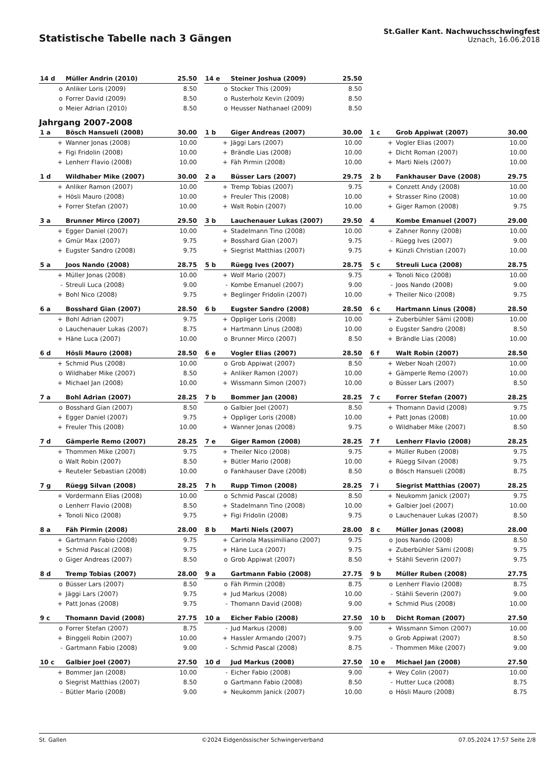Statistische Tabelle nach 3 Gängen
St.Galler Kant. Nachwuchsschwingfest
Uznach, 16.06.2018
| 14 d | Müller Andrin (2010) | 25.50 |
| --- | --- | --- |
| o | Anliker Loris (2009) | 8.50 |
| o | Forrer David (2009) | 8.50 |
| o | Meier Adrian (2010) | 8.50 |
| 14 e | Steiner Joshua (2009) | 25.50 |
| --- | --- | --- |
| o | Stocker This (2009) | 8.50 |
| o | Rusterholz Kevin (2009) | 8.50 |
| o | Heusser Nathanael (2009) | 8.50 |
Jahrgang 2007-2008
| 1 a | Bösch Hansueli (2008) | 30.00 |
| --- | --- | --- |
| + | Wanner Jonas (2008) | 10.00 |
| + | Figi Fridolin (2008) | 10.00 |
| + | Lenherr Flavio (2008) | 10.00 |
| 1 b | Giger Andreas (2007) | 30.00 |
| --- | --- | --- |
| + | Jäggi Lars (2007) | 10.00 |
| + | Brändle Lias (2008) | 10.00 |
| + | Fäh Pirmin (2008) | 10.00 |
| 1 c | Grob Appiwat (2007) | 30.00 |
| --- | --- | --- |
| + | Vogler Elias (2007) | 10.00 |
| + | Dicht Roman (2007) | 10.00 |
| + | Marti Niels (2007) | 10.00 |
| 1 d | Wildhaber Mike (2007) | 30.00 |
| --- | --- | --- |
| + | Anliker Ramon (2007) | 10.00 |
| + | Hösli Mauro (2008) | 10.00 |
| + | Forrer Stefan (2007) | 10.00 |
| 2 a | Büsser Lars (2007) | 29.75 |
| --- | --- | --- |
| + | Tremp Tobias (2007) | 9.75 |
| + | Freuler This (2008) | 10.00 |
| + | Walt Robin (2007) | 10.00 |
| 2 b | Fankhauser Dave (2008) | 29.75 |
| --- | --- | --- |
| + | Conzett Andy (2008) | 10.00 |
| + | Strasser Rino (2008) | 10.00 |
| + | Giger Ramon (2008) | 9.75 |
| 3 a | Brunner Mirco (2007) | 29.50 |
| --- | --- | --- |
| + | Egger Daniel (2007) | 10.00 |
| + | Gmür Max (2007) | 9.75 |
| + | Eugster Sandro (2008) | 9.75 |
| 3 b | Lauchenauer Lukas (2007) | 29.50 |
| --- | --- | --- |
| + | Stadelmann Tino (2008) | 10.00 |
| + | Bosshard Gian (2007) | 9.75 |
| + | Siegrist Matthias (2007) | 9.75 |
| 4 | Kombe Emanuel (2007) | 29.00 |
| --- | --- | --- |
| + | Zahner Ronny (2008) | 10.00 |
| - | Rüegg Ives (2007) | 9.00 |
| + | Künzli Christian (2007) | 10.00 |
| 5 a | Joos Nando (2008) | 28.75 |
| --- | --- | --- |
| + | Müller Jonas (2008) | 10.00 |
| - | Streuli Luca (2008) | 9.00 |
| + | Bohl Nico (2008) | 9.75 |
| 5 b | Rüegg Ives (2007) | 28.75 |
| --- | --- | --- |
| + | Wolf Mario (2007) | 9.75 |
| - | Kombe Emanuel (2007) | 9.00 |
| + | Beglinger Fridolin (2007) | 10.00 |
| 5 c | Streuli Luca (2008) | 28.75 |
| --- | --- | --- |
| + | Tonoli Nico (2008) | 10.00 |
| - | Joos Nando (2008) | 9.00 |
| + | Theiler Nico (2008) | 9.75 |
| 6 a | Bosshard Gian (2007) | 28.50 |
| --- | --- | --- |
| + | Bohl Adrian (2007) | 9.75 |
| o | Lauchenauer Lukas (2007) | 8.75 |
| + | Häne Luca (2007) | 10.00 |
| 6 b | Eugster Sandro (2008) | 28.50 |
| --- | --- | --- |
| + | Oppliger Loris (2008) | 10.00 |
| + | Hartmann Linus (2008) | 10.00 |
| o | Brunner Mirco (2007) | 8.50 |
| 6 c | Hartmann Linus (2008) | 28.50 |
| --- | --- | --- |
| + | Zuberbühler Sämi (2008) | 10.00 |
| o | Eugster Sandro (2008) | 8.50 |
| + | Brändle Lias (2008) | 10.00 |
| 6 d | Hösli Mauro (2008) | 28.50 |
| --- | --- | --- |
| + | Schmid Pius (2008) | 10.00 |
| o | Wildhaber Mike (2007) | 8.50 |
| + | Michael Jan (2008) | 10.00 |
| 6 e | Vogler Elias (2007) | 28.50 |
| --- | --- | --- |
| o | Grob Appiwat (2007) | 8.50 |
| + | Anliker Ramon (2007) | 10.00 |
| + | Wissmann Simon (2007) | 10.00 |
| 6 f | Walt Robin (2007) | 28.50 |
| --- | --- | --- |
| + | Weber Noah (2007) | 10.00 |
| + | Gämperle Remo (2007) | 10.00 |
| o | Büsser Lars (2007) | 8.50 |
| 7 a | Bohl Adrian (2007) | 28.25 |
| --- | --- | --- |
| o | Bosshard Gian (2007) | 8.50 |
| + | Egger Daniel (2007) | 9.75 |
| + | Freuler This (2008) | 10.00 |
| 7 b | Bommer Jan (2008) | 28.25 |
| --- | --- | --- |
| o | Galbier Joel (2007) | 8.50 |
| + | Oppliger Loris (2008) | 10.00 |
| + | Wanner Jonas (2008) | 9.75 |
| 7 c | Forrer Stefan (2007) | 28.25 |
| --- | --- | --- |
| + | Thomann David (2008) | 9.75 |
| + | Patt Jonas (2008) | 10.00 |
| o | Wildhaber Mike (2007) | 8.50 |
| 7 d | Gämperle Remo (2007) | 28.25 |
| --- | --- | --- |
| + | Thommen Mike (2007) | 9.75 |
| o | Walt Robin (2007) | 8.50 |
| + | Reuteler Sebastian (2008) | 10.00 |
| 7 e | Giger Ramon (2008) | 28.25 |
| --- | --- | --- |
| + | Theiler Nico (2008) | 9.75 |
| + | Bütler Mario (2008) | 10.00 |
| o | Fankhauser Dave (2008) | 8.50 |
| 7 f | Lenherr Flavio (2008) | 28.25 |
| --- | --- | --- |
| + | Müller Ruben (2008) | 9.75 |
| + | Rüegg Silvan (2008) | 9.75 |
| o | Bösch Hansueli (2008) | 8.75 |
| 7 g | Rüegg Silvan (2008) | 28.25 |
| --- | --- | --- |
| + | Vordermann Elias (2008) | 10.00 |
| o | Lenherr Flavio (2008) | 8.50 |
| + | Tonoli Nico (2008) | 9.75 |
| 7 h | Rupp Timon (2008) | 28.25 |
| --- | --- | --- |
| o | Schmid Pascal (2008) | 8.50 |
| + | Stadelmann Tino (2008) | 10.00 |
| + | Figi Fridolin (2008) | 9.75 |
| 7 i | Siegrist Matthias (2007) | 28.25 |
| --- | --- | --- |
| + | Neukomm Janick (2007) | 9.75 |
| + | Galbier Joel (2007) | 10.00 |
| o | Lauchenauer Lukas (2007) | 8.50 |
| 8 a | Fäh Pirmin (2008) | 28.00 |
| --- | --- | --- |
| + | Gartmann Fabio (2008) | 9.75 |
| + | Schmid Pascal (2008) | 9.75 |
| o | Giger Andreas (2007) | 8.50 |
| 8 b | Marti Niels (2007) | 28.00 |
| --- | --- | --- |
| + | Carinola Massimiliano (2007) | 9.75 |
| + | Häne Luca (2007) | 9.75 |
| o | Grob Appiwat (2007) | 8.50 |
| 8 c | Müller Jonas (2008) | 28.00 |
| --- | --- | --- |
| o | Joos Nando (2008) | 8.50 |
| + | Zuberbühler Sämi (2008) | 9.75 |
| + | Stähli Severin (2007) | 9.75 |
| 8 d | Tremp Tobias (2007) | 28.00 |
| --- | --- | --- |
| o | Büsser Lars (2007) | 8.50 |
| + | Jäggi Lars (2007) | 9.75 |
| + | Patt Jonas (2008) | 9.75 |
| 9 a | Gartmann Fabio (2008) | 27.75 |
| --- | --- | --- |
| o | Fäh Pirmin (2008) | 8.75 |
| + | Jud Markus (2008) | 10.00 |
| - | Thomann David (2008) | 9.00 |
| 9 b | Müller Ruben (2008) | 27.75 |
| --- | --- | --- |
| o | Lenherr Flavio (2008) | 8.75 |
| - | Stähli Severin (2007) | 9.00 |
| + | Schmid Pius (2008) | 10.00 |
| 9 c | Thomann David (2008) | 27.75 |
| --- | --- | --- |
| o | Forrer Stefan (2007) | 8.75 |
| + | Binggeli Robin (2007) | 10.00 |
| - | Gartmann Fabio (2008) | 9.00 |
| 10 a | Eicher Fabio (2008) | 27.50 |
| --- | --- | --- |
| - | Jud Markus (2008) | 9.00 |
| + | Hassler Armando (2007) | 9.75 |
| - | Schmid Pascal (2008) | 8.75 |
| 10 b | Dicht Roman (2007) | 27.50 |
| --- | --- | --- |
| + | Wissmann Simon (2007) | 10.00 |
| o | Grob Appiwat (2007) | 8.50 |
| - | Thommen Mike (2007) | 9.00 |
| 10 c | Galbier Joel (2007) | 27.50 |
| --- | --- | --- |
| + | Bommer Jan (2008) | 10.00 |
| o | Siegrist Matthias (2007) | 8.50 |
| - | Bütler Mario (2008) | 9.00 |
| 10 d | Jud Markus (2008) | 27.50 |
| --- | --- | --- |
| - | Eicher Fabio (2008) | 9.00 |
| o | Gartmann Fabio (2008) | 8.50 |
| + | Neukomm Janick (2007) | 10.00 |
| 10 e | Michael Jan (2008) | 27.50 |
| --- | --- | --- |
| + | Wey Colin (2007) | 10.00 |
| - | Hutter Luca (2008) | 8.75 |
| o | Hösli Mauro (2008) | 8.75 |
St. Gallen ©2024 Eidgenössischer Schwingerverband 07.05.2024 17:57 Seite 2/8